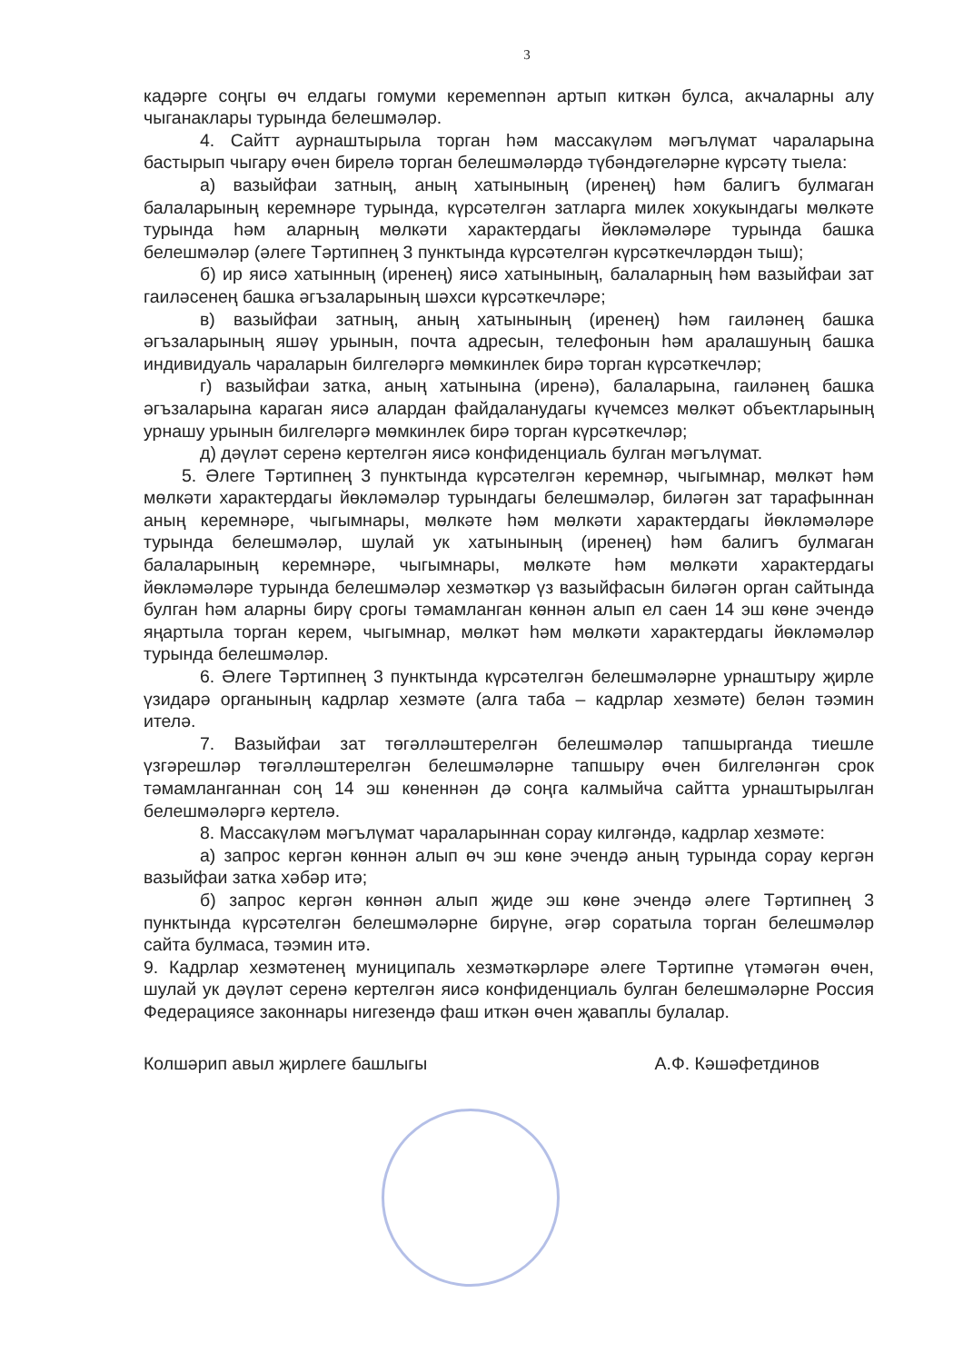3
кадәрге соңгы өч елдагы гомуми керемennән артып киткән булса, акчаларны алу чыганаклары турында белешмәләр.
4. Сайтт аурнаштырыла торган һәм массакүләм мәгълүмат чараларына бастырып чыгару өчен бирелә торган белешмәләрдә түбәндәгеләрне күрсәтү тыела:
а) вазыйфаи затның, аның хатынының (иренең) һәм балигъ булмаган балаларының керемнәре турында, күрсәтелгән затларга милек хокукындагы мөлкәте турында һәм аларның мөлкәти характердагы йөкләмәләре турында башка белешмәләр (әлеге Тәртипнең 3 пунктында күрсәтелгән күрсәткечләрдән тыш);
б) ир яисә хатынның (иренең) яисә хатынының, балаларның һәм вазыйфаи зат гаиләсенең башка әгъзаларының шәхси күрсәткечләре;
в) вазыйфаи затның, аның хатынының (иренең) һәм гаиләнең башка әгъзаларының яшәү урынын, почта адресын, телефонын һәм аралашуның башка индивидуаль чараларын билгеләргә мөмкинлек бирә торган күрсәткечләр;
г) вазыйфаи затка, аның хатынына (иренә), балаларына, гаиләнең башка әгъзаларына караган яисә алардан файдаланудагы күчемсез мөлкәт объектларының урнашу урынын билгеләргә мөмкинлек бирә торган күрсәткечләр;
д) дәүләт серенә кертелгән яисә конфиденциаль булган мәгълүмат.
5. Әлеге Тәртипнең 3 пунктында күрсәтелгән керемнәр, чыгымнар, мөлкәт һәм мөлкәти характердагы йөкләмәләр турындагы белешмәләр, биләгән зат тарафыннан аның керемнәре, чыгымнары, мөлкәте һәм мөлкәти характердагы йөкләмәләре турында белешмәләр, шулай ук хатынының (иренең) һәм балигъ булмаган балаларының керемнәре, чыгымнары, мөлкәте һәм мөлкәти характердагы йөкләмәләре турында белешмәләр хезмәткәр үз вазыйфасын биләгән орган сайтында булган һәм аларны бирү срогы тәмамланган көннән алып ел саен 14 эш көне эчендә яңартыла торган керем, чыгымнар, мөлкәт һәм мөлкәти характердагы йөкләмәләр турында белешмәләр.
6. Әлеге Тәртипнең 3 пунктында күрсәтелгән белешмәләрне урнаштыру җирле үзидарә органының кадрлар хезмәте (алга таба – кадрлар хезмәте) белән тәэмин ителә.
7. Вазыйфаи зат төгәлләштерелгән белешмәләр тапшырганда тиешле үзгәрешләр төгәлләштерелгән белешмәләрне тапшыру өчен билгеләнгән срок тәмамланганнан соң 14 эш көненнән дә соңга калмыйча сайтта урнаштырылган белешмәләргә кертелә.
8. Массакүләм мәгълүмат чараларыннан сорау килгәндә, кадрлар хезмәте:
а) запрос кергән көннән алып өч эш көне эчендә аның турында сорау кергән вазыйфаи затка хәбәр итә;
б) запрос кергән көннән алып җиде эш көне эчендә әлеге Тәртипнең 3 пунктында күрсәтелгән белешмәләрне бирүне, әгәр соратыла торган белешмәләр сайта булмаса, тәэмин итә.
9. Кадрлар хезмәтенең муниципаль хезмәткәрләре әлеге Тәртипне үтәмәгән өчен, шулай ук дәүләт серенә кертелгән яисә конфиденциаль булган белешмәләрне Россия Федерациясе законнары нигезендә фаш иткән өчен җаваплы булалар.
Колшәрип авыл җирлеге башлыгы А.Ф. Кәшәфетдинов